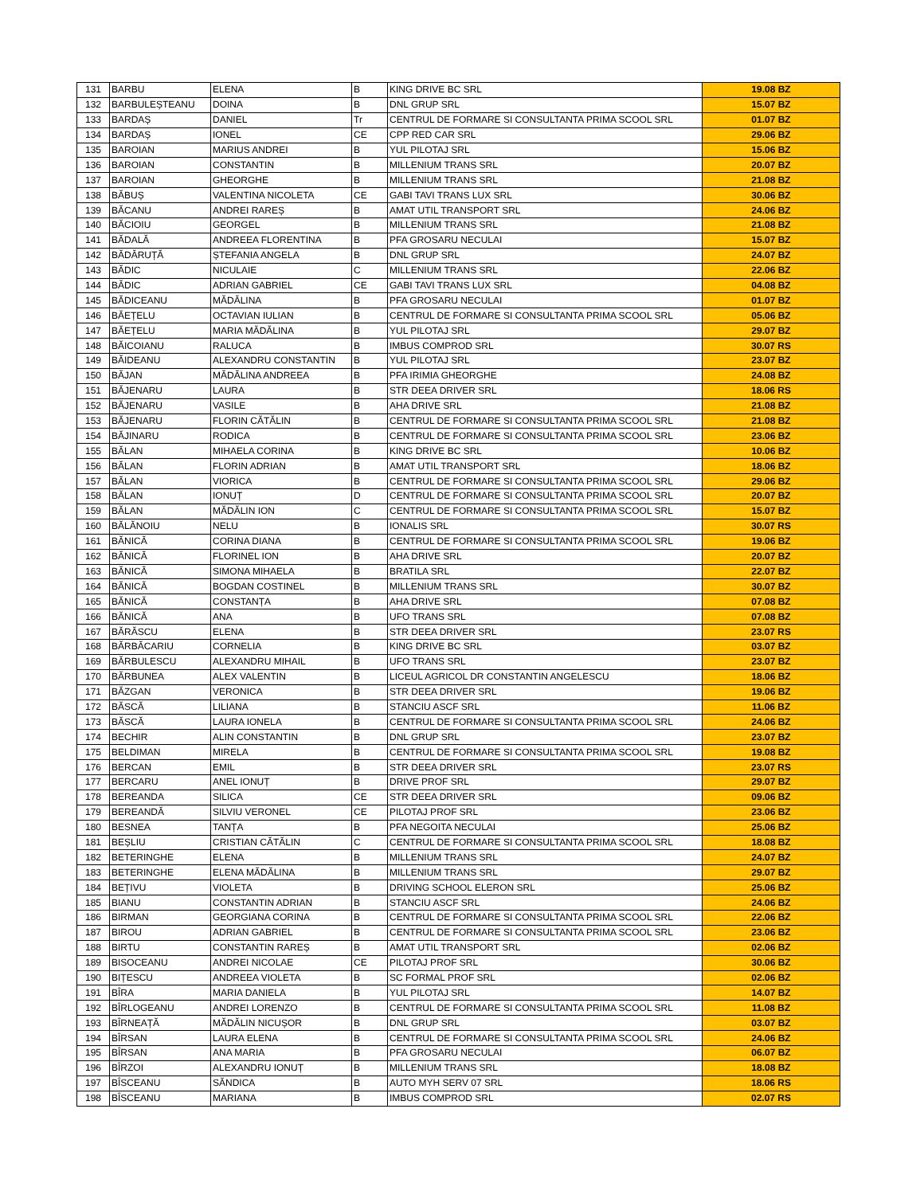| 131 | BARBU | ELENA | B | KING DRIVE BC SRL | 19.08 BZ |
| 132 | BARBULEȘTEANU | DOINA | B | DNL GRUP SRL | 15.07 BZ |
| 133 | BARDAȘ | DANIEL | Tr | CENTRUL DE FORMARE SI CONSULTANTA PRIMA SCOOL SRL | 01.07 BZ |
| 134 | BARDAȘ | IONEL | CE | CPP RED CAR SRL | 29.06 BZ |
| 135 | BAROIAN | MARIUS ANDREI | B | YUL PILOTAJ SRL | 15.06 BZ |
| 136 | BAROIAN | CONSTANTIN | B | MILLENIUM TRANS SRL | 20.07 BZ |
| 137 | BAROIAN | GHEORGHE | B | MILLENIUM TRANS SRL | 21.08 BZ |
| 138 | BĂBUȘ | VALENTINA NICOLETA | CE | GABI TAVI TRANS LUX SRL | 30.06 BZ |
| 139 | BĂCANU | ANDREI RAREȘ | B | AMAT UTIL TRANSPORT SRL | 24.06 BZ |
| 140 | BĂCIOIU | GEORGEL | B | MILLENIUM TRANS SRL | 21.08 BZ |
| 141 | BĂDALĂ | ANDREEA FLORENTINA | B | PFA GROSARU NECULAI | 15.07 BZ |
| 142 | BĂDĂRUȚĂ | ȘTEFANIA ANGELA | B | DNL GRUP SRL | 24.07 BZ |
| 143 | BĂDIC | NICULAIE | C | MILLENIUM TRANS SRL | 22.06 BZ |
| 144 | BĂDIC | ADRIAN GABRIEL | CE | GABI TAVI TRANS LUX SRL | 04.08 BZ |
| 145 | BĂDICEANU | MĂDĂLINA | B | PFA GROSARU NECULAI | 01.07 BZ |
| 146 | BĂEȚELU | OCTAVIAN IULIAN | B | CENTRUL DE FORMARE SI CONSULTANTA PRIMA SCOOL SRL | 05.06 BZ |
| 147 | BĂEȚELU | MARIA MĂDĂLINA | B | YUL PILOTAJ SRL | 29.07 BZ |
| 148 | BĂICOIANU | RALUCA | B | IMBUS COMPROD SRL | 30.07 RS |
| 149 | BĂIDEANU | ALEXANDRU CONSTANTIN | B | YUL PILOTAJ SRL | 23.07 BZ |
| 150 | BĂJAN | MĂDĂLINA ANDREEA | B | PFA IRIMIA GHEORGHE | 24.08 BZ |
| 151 | BĂJENARU | LAURA | B | STR DEEA DRIVER SRL | 18.06 RS |
| 152 | BĂJENARU | VASILE | B | AHA DRIVE SRL | 21.08 BZ |
| 153 | BĂJENARU | FLORIN CĂTĂLIN | B | CENTRUL DE FORMARE SI CONSULTANTA PRIMA SCOOL SRL | 21.08 BZ |
| 154 | BĂJINARU | RODICA | B | CENTRUL DE FORMARE SI CONSULTANTA PRIMA SCOOL SRL | 23.06 BZ |
| 155 | BĂLAN | MIHAELA CORINA | B | KING DRIVE BC SRL | 10.06 BZ |
| 156 | BĂLAN | FLORIN ADRIAN | B | AMAT UTIL TRANSPORT SRL | 18.06 BZ |
| 157 | BĂLAN | VIORICA | B | CENTRUL DE FORMARE SI CONSULTANTA PRIMA SCOOL SRL | 29.06 BZ |
| 158 | BĂLAN | IONUȚ | D | CENTRUL DE FORMARE SI CONSULTANTA PRIMA SCOOL SRL | 20.07 BZ |
| 159 | BĂLAN | MĂDĂLIN ION | C | CENTRUL DE FORMARE SI CONSULTANTA PRIMA SCOOL SRL | 15.07 BZ |
| 160 | BĂLĂNOIU | NELU | B | IONALIS SRL | 30.07 RS |
| 161 | BĂNICĂ | CORINA DIANA | B | CENTRUL DE FORMARE SI CONSULTANTA PRIMA SCOOL SRL | 19.06 BZ |
| 162 | BĂNICĂ | FLORINEL ION | B | AHA DRIVE SRL | 20.07 BZ |
| 163 | BĂNICĂ | SIMONA MIHAELA | B | BRATILA SRL | 22.07 BZ |
| 164 | BĂNICĂ | BOGDAN COSTINEL | B | MILLENIUM TRANS SRL | 30.07 BZ |
| 165 | BĂNICĂ | CONSTANȚA | B | AHA DRIVE SRL | 07.08 BZ |
| 166 | BĂNICĂ | ANA | B | UFO TRANS SRL | 07.08 BZ |
| 167 | BĂRĂSCU | ELENA | B | STR DEEA DRIVER SRL | 23.07 RS |
| 168 | BĂRBĂCARIU | CORNELIA | B | KING DRIVE BC SRL | 03.07 BZ |
| 169 | BĂRBULESCU | ALEXANDRU MIHAIL | B | UFO TRANS SRL | 23.07 BZ |
| 170 | BĂRBUNEA | ALEX VALENTIN | B | LICEUL AGRICOL DR CONSTANTIN ANGELESCU | 18.06 BZ |
| 171 | BĂZGAN | VERONICA | B | STR DEEA DRIVER SRL | 19.06 BZ |
| 172 | BĂSCĂ | LILIANA | B | STANCIU ASCF SRL | 11.06 BZ |
| 173 | BĂSCĂ | LAURA IONELA | B | CENTRUL DE FORMARE SI CONSULTANTA PRIMA SCOOL SRL | 24.06 BZ |
| 174 | BECHIR | ALIN CONSTANTIN | B | DNL GRUP SRL | 23.07 BZ |
| 175 | BELDIMAN | MIRELA | B | CENTRUL DE FORMARE SI CONSULTANTA PRIMA SCOOL SRL | 19.08 BZ |
| 176 | BERCAN | EMIL | B | STR DEEA DRIVER SRL | 23.07 RS |
| 177 | BERCARU | ANEL IONUȚ | B | DRIVE PROF SRL | 29.07 BZ |
| 178 | BEREANDA | SILICA | CE | STR DEEA DRIVER SRL | 09.06 BZ |
| 179 | BEREANDĂ | SILVIU VERONEL | CE | PILOTAJ PROF SRL | 23.06 BZ |
| 180 | BESNEA | TANȚA | B | PFA NEGOITA NECULAI | 25.06 BZ |
| 181 | BEȘLIU | CRISTIAN CĂTĂLIN | C | CENTRUL DE FORMARE SI CONSULTANTA PRIMA SCOOL SRL | 18.08 BZ |
| 182 | BETERINGHE | ELENA | B | MILLENIUM TRANS SRL | 24.07 BZ |
| 183 | BETERINGHE | ELENA MĂDĂLINA | B | MILLENIUM TRANS SRL | 29.07 BZ |
| 184 | BEȚIVU | VIOLETA | B | DRIVING SCHOOL ELERON SRL | 25.06 BZ |
| 185 | BIANU | CONSTANTIN ADRIAN | B | STANCIU ASCF SRL | 24.06 BZ |
| 186 | BIRMAN | GEORGIANA CORINA | B | CENTRUL DE FORMARE SI CONSULTANTA PRIMA SCOOL SRL | 22.06 BZ |
| 187 | BIROU | ADRIAN GABRIEL | B | CENTRUL DE FORMARE SI CONSULTANTA PRIMA SCOOL SRL | 23.06 BZ |
| 188 | BIRTU | CONSTANTIN RAREȘ | B | AMAT UTIL TRANSPORT SRL | 02.06 BZ |
| 189 | BISOCEANU | ANDREI NICOLAE | CE | PILOTAJ PROF SRL | 30.06 BZ |
| 190 | BIȚESCU | ANDREEA VIOLETA | B | SC FORMAL PROF SRL | 02.06 BZ |
| 191 | BÎRA | MARIA DANIELA | B | YUL PILOTAJ SRL | 14.07 BZ |
| 192 | BÎRLOGEANU | ANDREI LORENZO | B | CENTRUL DE FORMARE SI CONSULTANTA PRIMA SCOOL SRL | 11.08 BZ |
| 193 | BÎRNEAȚĂ | MĂDĂLIN NICUȘOR | B | DNL GRUP SRL | 03.07 BZ |
| 194 | BÎRSAN | LAURA ELENA | B | CENTRUL DE FORMARE SI CONSULTANTA PRIMA SCOOL SRL | 24.06 BZ |
| 195 | BÎRSAN | ANA MARIA | B | PFA GROSARU NECULAI | 06.07 BZ |
| 196 | BÎRZOI | ALEXANDRU IONUȚ | B | MILLENIUM TRANS SRL | 18.08 BZ |
| 197 | BÎSCEANU | SĂNDICA | B | AUTO MYH SERV 07 SRL | 18.06 RS |
| 198 | BÎSCEANU | MARIANA | B | IMBUS COMPROD SRL | 02.07 RS |